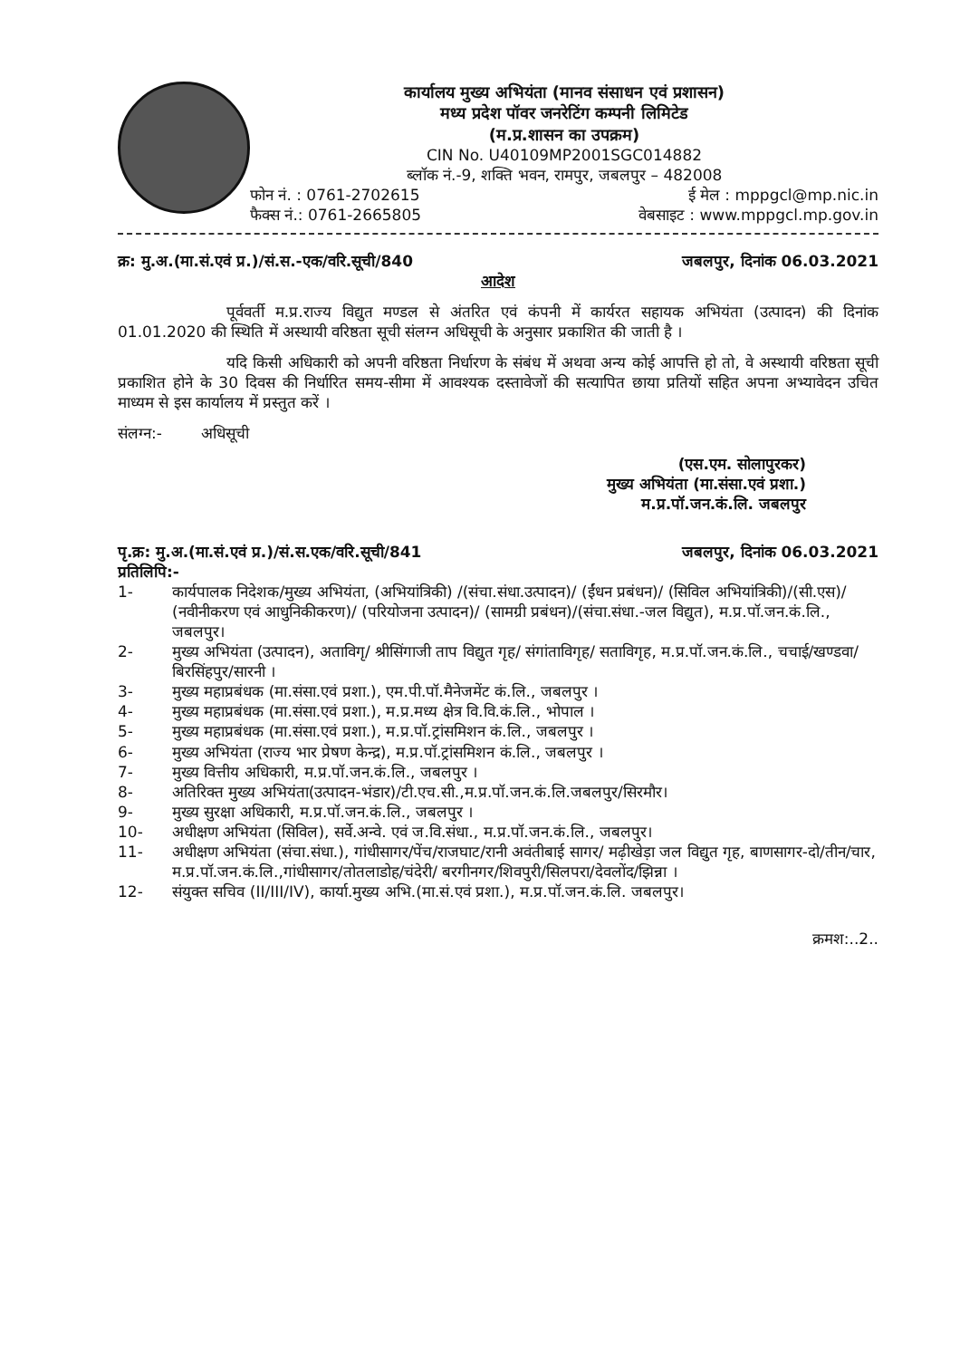कार्यालय मुख्य अभियंता (मानव संसाधन एवं प्रशासन)
मध्य प्रदेश पॉवर जनरेटिंग कम्पनी लिमिटेड
(म.प्र.शासन का उपक्रम)
CIN No. U40109MP2001SGC014882
ब्लॉक नं.-9, शक्ति भवन, रामपुर, जबलपुर – 482008
फोन नं. : 0761-2702615 ई मेल : mppgcl@mp.nic.in
फैक्स नं.: 0761-2665805 वेबसाइट : www.mppgcl.mp.gov.in
क्र: मु.अ.(मा.सं.एवं प्र.)/सं.स.-एक/वरि.सूची/840 जबलपुर, दिनांक 06.03.2021
आदेश
पूर्ववर्ती म.प्र.राज्य विद्युत मण्डल से अंतरित एवं कंपनी में कार्यरत सहायक अभियंता (उत्पादन) की दिनांक 01.01.2020 की स्थिति में अस्थायी वरिष्ठता सूची संलग्न अधिसूची के अनुसार प्रकाशित की जाती है ।
यदि किसी अधिकारी को अपनी वरिष्ठता निर्धारण के संबंध में अथवा अन्य कोई आपत्ति हो तो, वे अस्थायी वरिष्ठता सूची प्रकाशित होने के 30 दिवस की निर्धारित समय-सीमा में आवश्यक दस्तावेजों की सत्यापित छाया प्रतियों सहित अपना अभ्यावेदन उचित माध्यम से इस कार्यालय में प्रस्तुत करें ।
संलग्न:- अधिसूची
(एस.एम. सोलापुरकर)
मुख्य अभियंता (मा.संसा.एवं प्रशा.)
म.प्र.पॉ.जन.कं.लि. जबलपुर
पृ.क्र: मु.अ.(मा.सं.एवं प्र.)/सं.स.एक/वरि.सूची/841 जबलपुर, दिनांक 06.03.2021
प्रतिलिपि:-
1- कार्यपालक निदेशक/मुख्य अभियंता, (अभियांत्रिकी) /(संचा.संधा.उत्पादन)/ (ईंधन प्रबंधन)/ (सिविल अभियांत्रिकी)/(सी.एस)/ (नवीनीकरण एवं आधुनिकीकरण)/ (परियोजना उत्पादन)/ (सामग्री प्रबंधन)/(संचा.संधा.-जल विद्युत), म.प्र.पॉ.जन.कं.लि., जबलपुर।
2- मुख्य अभियंता (उत्पादन), अताविगृ/ श्रीसिंगाजी ताप विद्युत गृह/ संगांताविगृह/ सताविगृह, म.प्र.पॉ.जन.कं.लि., चचाई/खण्डवा/बिरसिंहपुर/सारनी ।
3- मुख्य महाप्रबंधक (मा.संसा.एवं प्रशा.), एम.पी.पॉ.मैनेजमेंट कं.लि., जबलपुर ।
4- मुख्य महाप्रबंधक (मा.संसा.एवं प्रशा.), म.प्र.मध्य क्षेत्र वि.वि.कं.लि., भोपाल ।
5- मुख्य महाप्रबंधक (मा.संसा.एवं प्रशा.), म.प्र.पॉ.ट्रांसमिशन कं.लि., जबलपुर ।
6- मुख्य अभियंता (राज्य भार प्रेषण केन्द्र), म.प्र.पॉ.ट्रांसमिशन कं.लि., जबलपुर ।
7- मुख्य वित्तीय अधिकारी, म.प्र.पॉ.जन.कं.लि., जबलपुर ।
8- अतिरिक्त मुख्य अभियंता(उत्पादन-भंडार)/टी.एच.सी.,म.प्र.पॉ.जन.कं.लि.जबलपुर/सिरमौर।
9- मुख्य सुरक्षा अधिकारी, म.प्र.पॉ.जन.कं.लि., जबलपुर ।
10- अधीक्षण अभियंता (सिविल), सर्वे.अन्वे. एवं ज.वि.संधा., म.प्र.पॉ.जन.कं.लि., जबलपुर।
11- अधीक्षण अभियंता (संचा.संधा.), गांधीसागर/पेंच/राजघाट/रानी अवंतीबाई सागर/ मढ़ीखेड़ा जल विद्युत गृह, बाणसागर-दो/तीन/चार, म.प्र.पॉ.जन.कं.लि.,गांधीसागर/तोतलाडोह/चंदेरी/ बरगीनगर/शिवपुरी/सिलपरा/देवलोंद/झिन्ना ।
12- संयुक्त सचिव (II/III/IV), कार्या.मुख्य अभि.(मा.सं.एवं प्रशा.), म.प्र.पॉ.जन.कं.लि. जबलपुर।
क्रमश:..2..